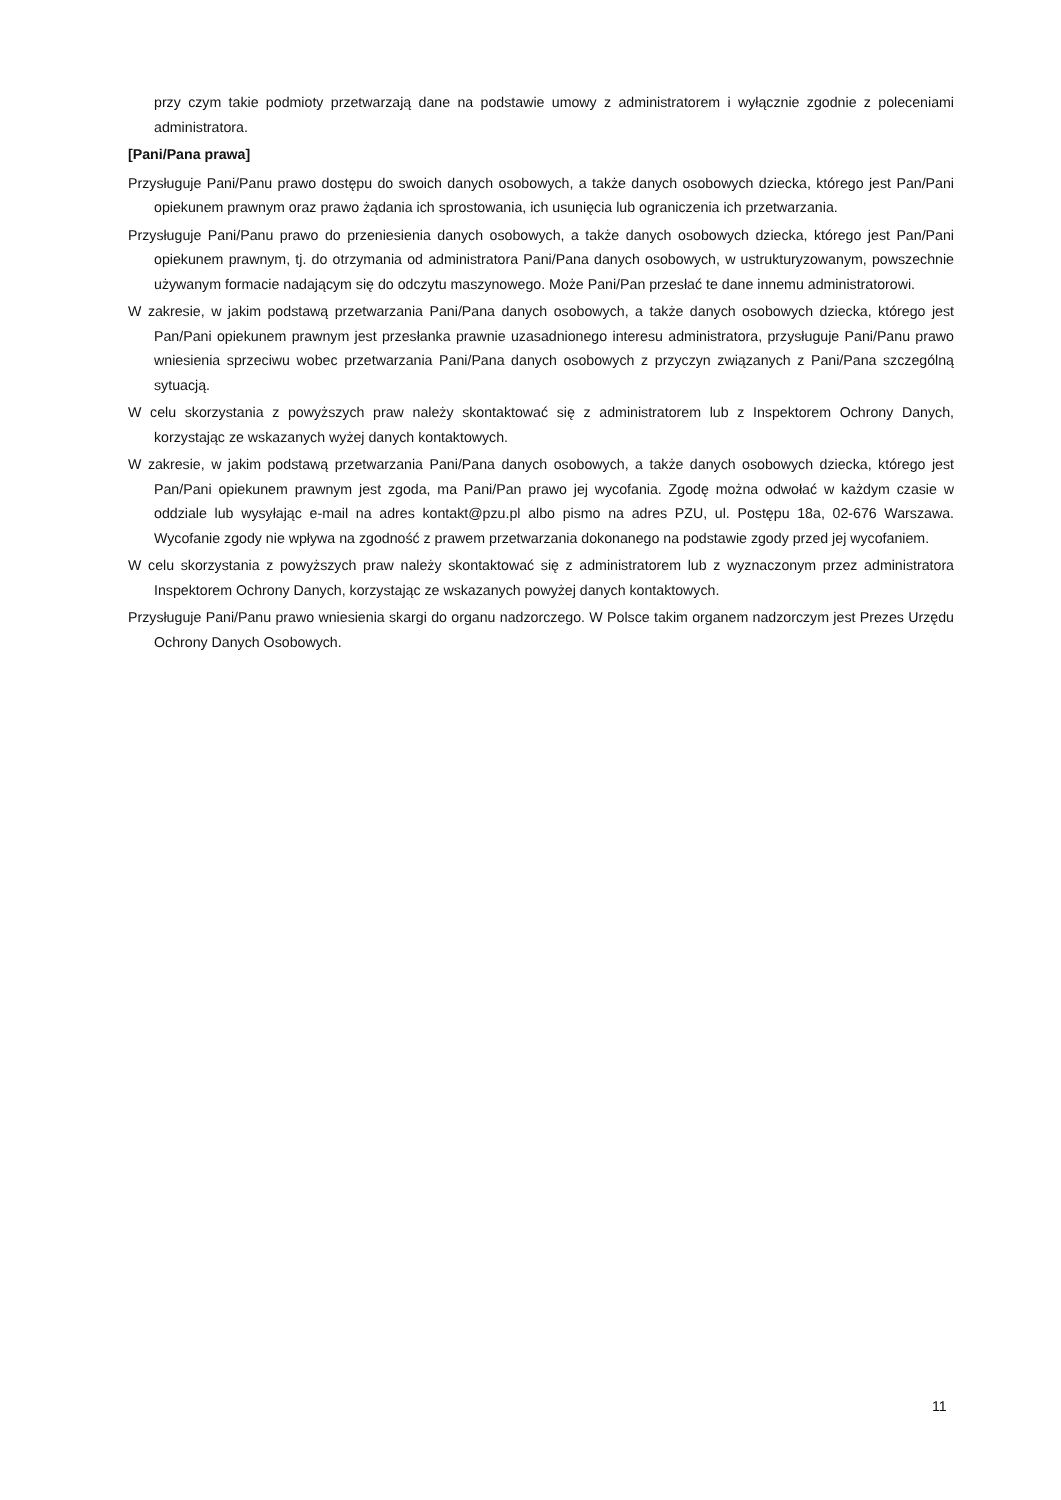przy czym takie podmioty przetwarzają dane na podstawie umowy z administratorem i wyłącznie zgodnie z poleceniami administratora.
[Pani/Pana prawa]
Przysługuje Pani/Panu prawo dostępu do swoich danych osobowych, a także danych osobowych dziecka, którego jest Pan/Pani opiekunem prawnym oraz prawo żądania ich sprostowania, ich usunięcia lub ograniczenia ich przetwarzania.
Przysługuje Pani/Panu prawo do przeniesienia danych osobowych, a także danych osobowych dziecka, którego jest Pan/Pani opiekunem prawnym, tj. do otrzymania od administratora Pani/Pana danych osobowych, w ustrukturyzowanym, powszechnie używanym formacie nadającym się do odczytu maszynowego. Może Pani/Pan przesłać te dane innemu administratorowi.
W zakresie, w jakim podstawą przetwarzania Pani/Pana danych osobowych, a także danych osobowych dziecka, którego jest Pan/Pani opiekunem prawnym jest przesłanka prawnie uzasadnionego interesu administratora, przysługuje Pani/Panu prawo wniesienia sprzeciwu wobec przetwarzania Pani/Pana danych osobowych z przyczyn związanych z Pani/Pana szczególną sytuacją.
W celu skorzystania z powyższych praw należy skontaktować się z administratorem lub z Inspektorem Ochrony Danych, korzystając ze wskazanych wyżej danych kontaktowych.
W zakresie, w jakim podstawą przetwarzania Pani/Pana danych osobowych, a także danych osobowych dziecka, którego jest Pan/Pani opiekunem prawnym jest zgoda, ma Pani/Pan prawo jej wycofania. Zgodę można odwołać w każdym czasie w oddziale lub wysyłając e-mail na adres kontakt@pzu.pl albo pismo na adres PZU, ul. Postępu 18a, 02-676 Warszawa. Wycofanie zgody nie wpływa na zgodność z prawem przetwarzania dokonanego na podstawie zgody przed jej wycofaniem.
W celu skorzystania z powyższych praw należy skontaktować się z administratorem lub z wyznaczonym przez administratora Inspektorem Ochrony Danych, korzystając ze wskazanych powyżej danych kontaktowych.
Przysługuje Pani/Panu prawo wniesienia skargi do organu nadzorczego. W Polsce takim organem nadzorczym jest Prezes Urzędu Ochrony Danych Osobowych.
11